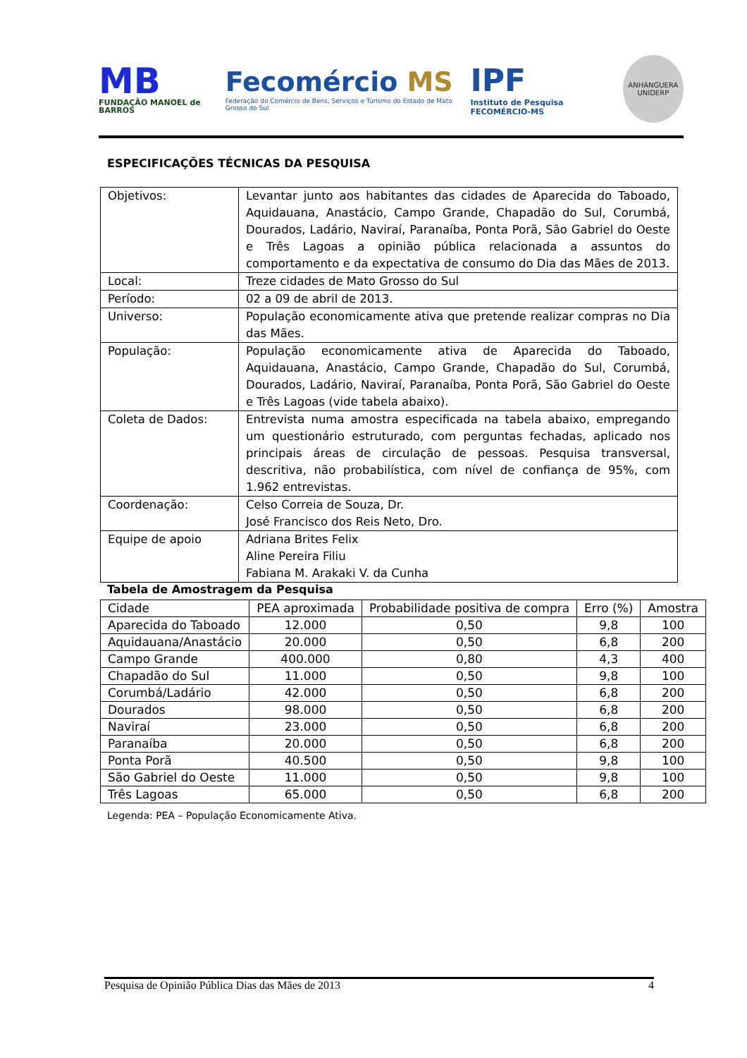MB
FUNDAÇÃO MANOEL de BARROS
Fecomércio MS
Federação do Comércio de Bens, Serviços e Turismo do Estado de Mato Grosso do Sul
IPF
Instituto de Pesquisa FECOMÉRCIO-MS
ANHANGUERA UNIDERP
ESPECIFICAÇÕES TÉCNICAS DA PESQUISA
| Objetivos: | Levantar junto aos habitantes das cidades de Aparecida do Taboado, Aquidauana, Anastácio, Campo Grande, Chapadão do Sul, Corumbá, Dourados, Ladário, Naviraí, Paranaíba, Ponta Porã, São Gabriel do Oeste e Três Lagoas a opinião pública relacionada a assuntos do comportamento e da expectativa de consumo do Dia das Mães de 2013. |
| Local: | Treze cidades de Mato Grosso do Sul |
| Período: | 02 a 09 de abril de 2013. |
| Universo: | População economicamente ativa que pretende realizar compras no Dia das Mães. |
| População: | População economicamente ativa de Aparecida do Taboado, Aquidauana, Anastácio, Campo Grande, Chapadão do Sul, Corumbá, Dourados, Ladário, Naviraí, Paranaíba, Ponta Porã, São Gabriel do Oeste e Três Lagoas (vide tabela abaixo). |
| Coleta de Dados: | Entrevista numa amostra especificada na tabela abaixo, empregando um questionário estruturado, com perguntas fechadas, aplicado nos principais áreas de circulação de pessoas. Pesquisa transversal, descritiva, não probabilística, com nível de confiança de 95%, com 1.962 entrevistas. |
| Coordenação: | Celso Correia de Souza, Dr. José Francisco dos Reis Neto, Dro. |
| Equipe de apoio | Adriana Brites Felix Aline Pereira Filiu Fabiana M. Arakaki V. da Cunha |
Tabela de Amostragem da Pesquisa
| Cidade | PEA aproximada | Probabilidade positiva de compra | Erro (%) | Amostra |
| --- | --- | --- | --- | --- |
| Aparecida do Taboado | 12.000 | 0,50 | 9,8 | 100 |
| Aquidauana/Anastácio | 20.000 | 0,50 | 6,8 | 200 |
| Campo Grande | 400.000 | 0,80 | 4,3 | 400 |
| Chapadão do Sul | 11.000 | 0,50 | 9,8 | 100 |
| Corumbá/Ladário | 42.000 | 0,50 | 6,8 | 200 |
| Dourados | 98.000 | 0,50 | 6,8 | 200 |
| Naviraí | 23.000 | 0,50 | 6,8 | 200 |
| Paranaíba | 20.000 | 0,50 | 6,8 | 200 |
| Ponta Porã | 40.500 | 0,50 | 9,8 | 100 |
| São Gabriel do Oeste | 11.000 | 0,50 | 9,8 | 100 |
| Três Lagoas | 65.000 | 0,50 | 6,8 | 200 |
Legenda: PEA – População Economicamente Ativa.
Pesquisa de Opinião Pública Dias das Mães de 2013 4